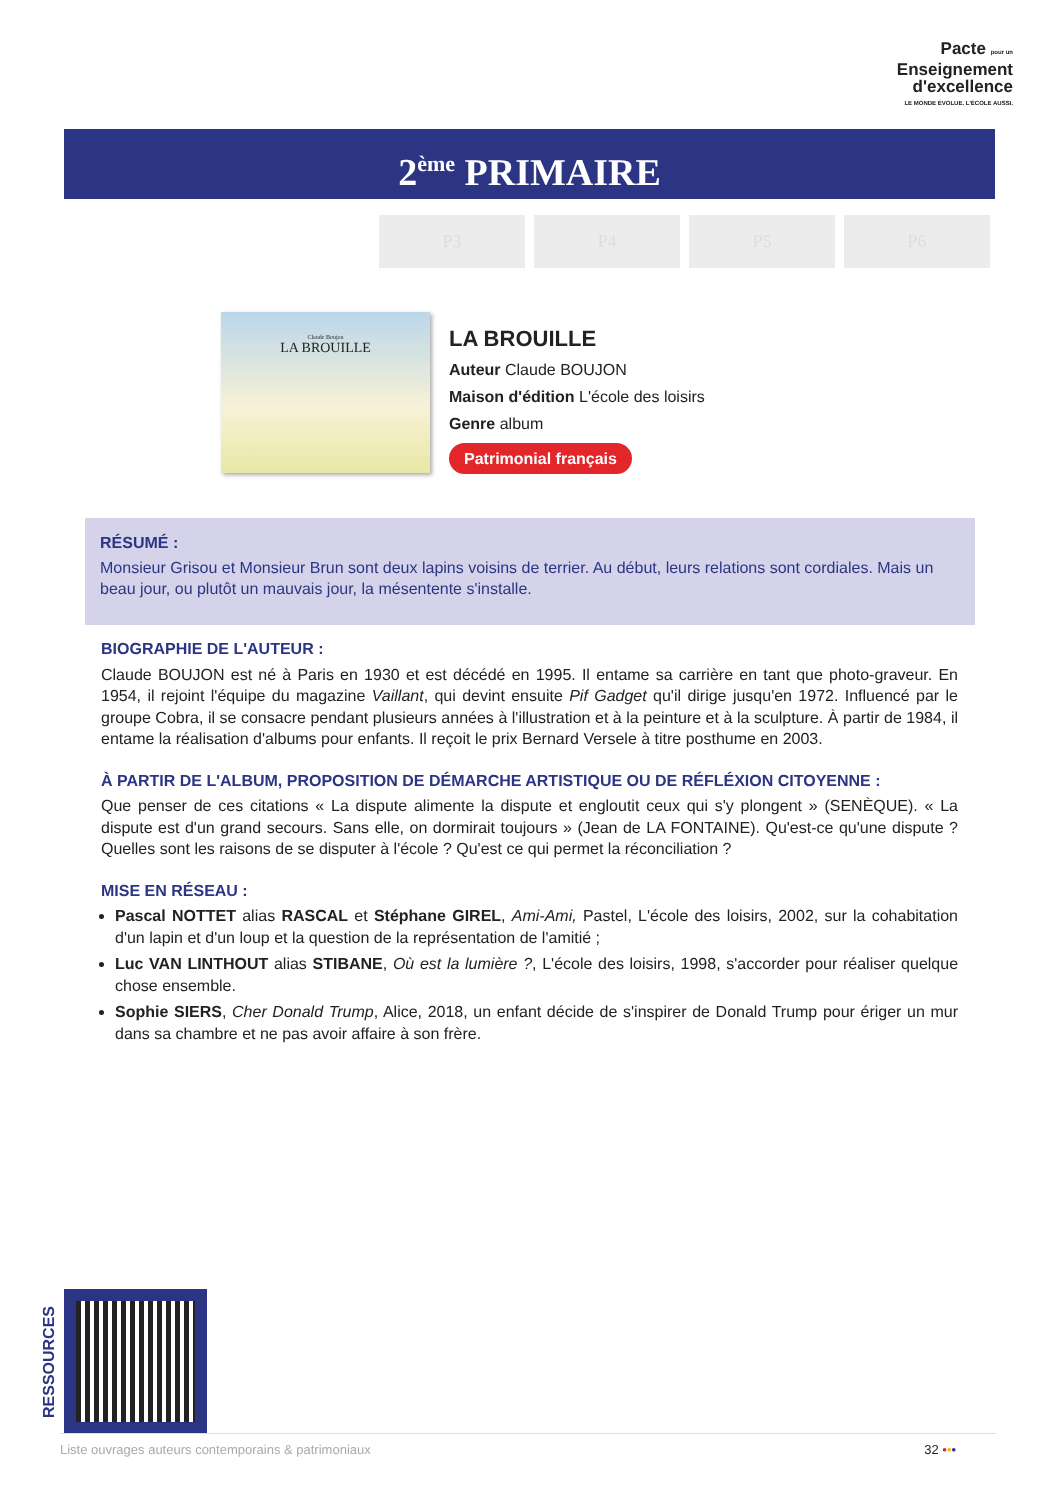Pacte pour un
Enseignement
d'excellence
LE MONDE ÉVOLUE. L'ÉCOLE AUSSI.
2<sup>ème</sup> PRIMAIRE
P3 P4 P5 P6
Claude Boujon
LA BROUILLE
LA BROUILLE
Auteur Claude BOUJON
Maison d'édition L'école des loisirs
Genre album
Patrimonial français
RÉSUMÉ :
Monsieur Grisou et Monsieur Brun sont deux lapins voisins de terrier. Au début, leurs relations sont cordiales. Mais un beau jour, ou plutôt un mauvais jour, la mésentente s'installe.
BIOGRAPHIE DE L'AUTEUR :
Claude BOUJON est né à Paris en 1930 et est décédé en 1995. Il entame sa carrière en tant que photo-graveur. En 1954, il rejoint l'équipe du magazine Vaillant, qui devint ensuite Pif Gadget qu'il dirige jusqu'en 1972. Influencé par le groupe Cobra, il se consacre pendant plusieurs années à l'illustration et à la peinture et à la sculpture. À partir de 1984, il entame la réalisation d'albums pour enfants. Il reçoit le prix Bernard Versele à titre posthume en 2003.
À PARTIR DE L'ALBUM, PROPOSITION DE DÉMARCHE ARTISTIQUE OU DE RÉFLÉXION CITOYENNE :
Que penser de ces citations « La dispute alimente la dispute et engloutit ceux qui s'y plongent » (SENÈQUE). « La dispute est d'un grand secours. Sans elle, on dormirait toujours » (Jean de LA FONTAINE). Qu'est-ce qu'une dispute ? Quelles sont les raisons de se disputer à l'école ? Qu'est ce qui permet la réconciliation ?
MISE EN RÉSEAU :
Pascal NOTTET alias RASCAL et Stéphane GIREL, Ami-Ami, Pastel, L'école des loisirs, 2002, sur la cohabitation d'un lapin et d'un loup et la question de la représentation de l'amitié ;
Luc VAN LINTHOUT alias STIBANE, Où est la lumière ?, L'école des loisirs, 1998, s'accorder pour réaliser quelque chose ensemble.
Sophie SIERS, Cher Donald Trump, Alice, 2018, un enfant décide de s'inspirer de Donald Trump pour ériger un mur dans sa chambre et ne pas avoir affaire à son frère.
RESSOURCES
Liste ouvrages auteurs contemporains & patrimoniaux 32 •••